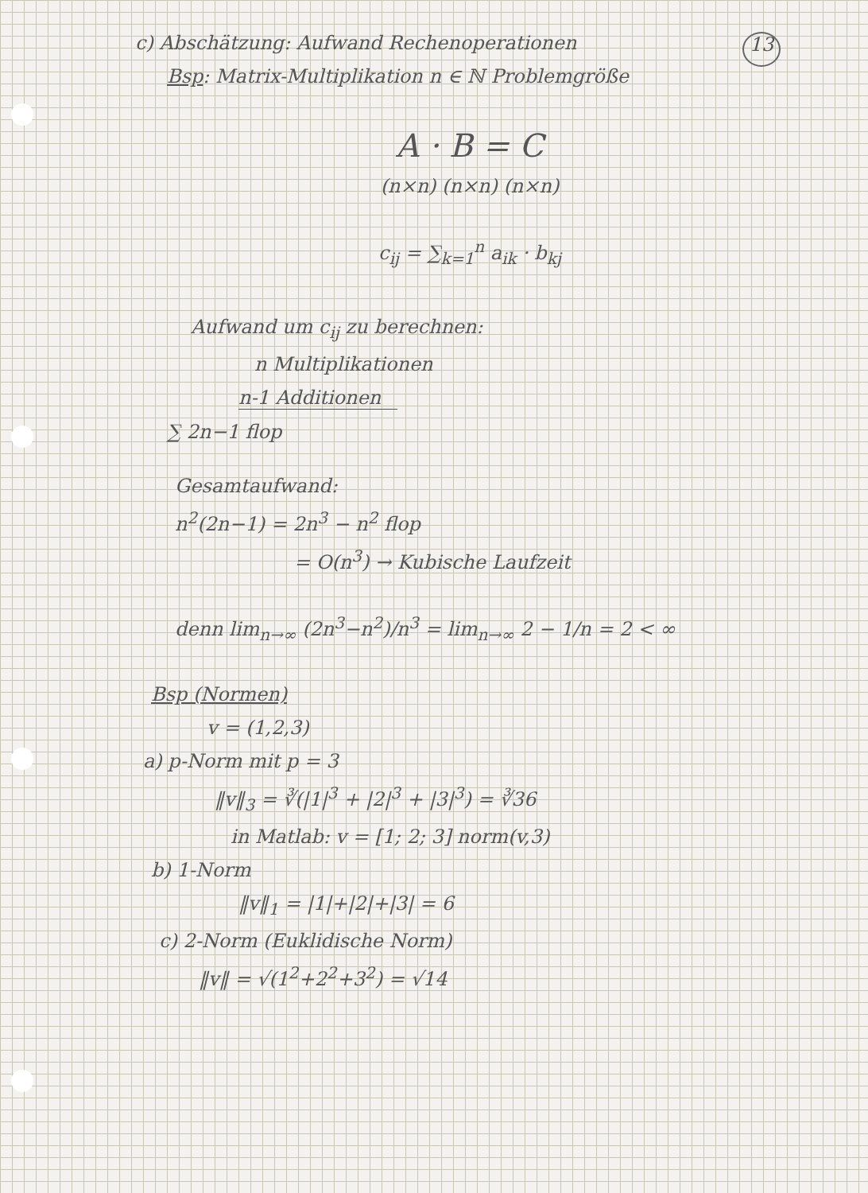c) Abschätzung: Aufwand Rechenoperationen
13
Bsp: Matrix-Multiplikation n ∈ ℕ Problemgröße
A · B = C
(n×n) (n×n) (n×n)
c<sub>ij</sub> = ∑<sub>k=1</sub><sup>n</sup> a<sub>ik</sub> · b<sub>kj</sub>
Aufwand um c<sub>ij</sub> zu berechnen:
n Multiplikationen
n-1 Additionen
∑ 2n−1 flop
Gesamtaufwand:
n<sup>2</sup>(2n−1) = 2n<sup>3</sup> − n<sup>2</sup> flop
= O(n<sup>3</sup>) → Kubische Laufzeit
denn lim<sub>n→∞</sub> (2n<sup>3</sup>−n<sup>2</sup>)/n<sup>3</sup> = lim<sub>n→∞</sub> 2 − 1/n = 2 < ∞
Bsp (Normen)
v = (1,2,3)
a) p-Norm mit p = 3
‖v‖<sub>3</sub> = ∛(|1|<sup>3</sup> + |2|<sup>3</sup> + |3|<sup>3</sup>) = ∛36
in Matlab: v = [1; 2; 3] norm(v,3)
b) 1-Norm
‖v‖<sub>1</sub> = |1|+|2|+|3| = 6
c) 2-Norm (Euklidische Norm)
‖v‖ = √(1<sup>2</sup>+2<sup>2</sup>+3<sup>2</sup>) = √14